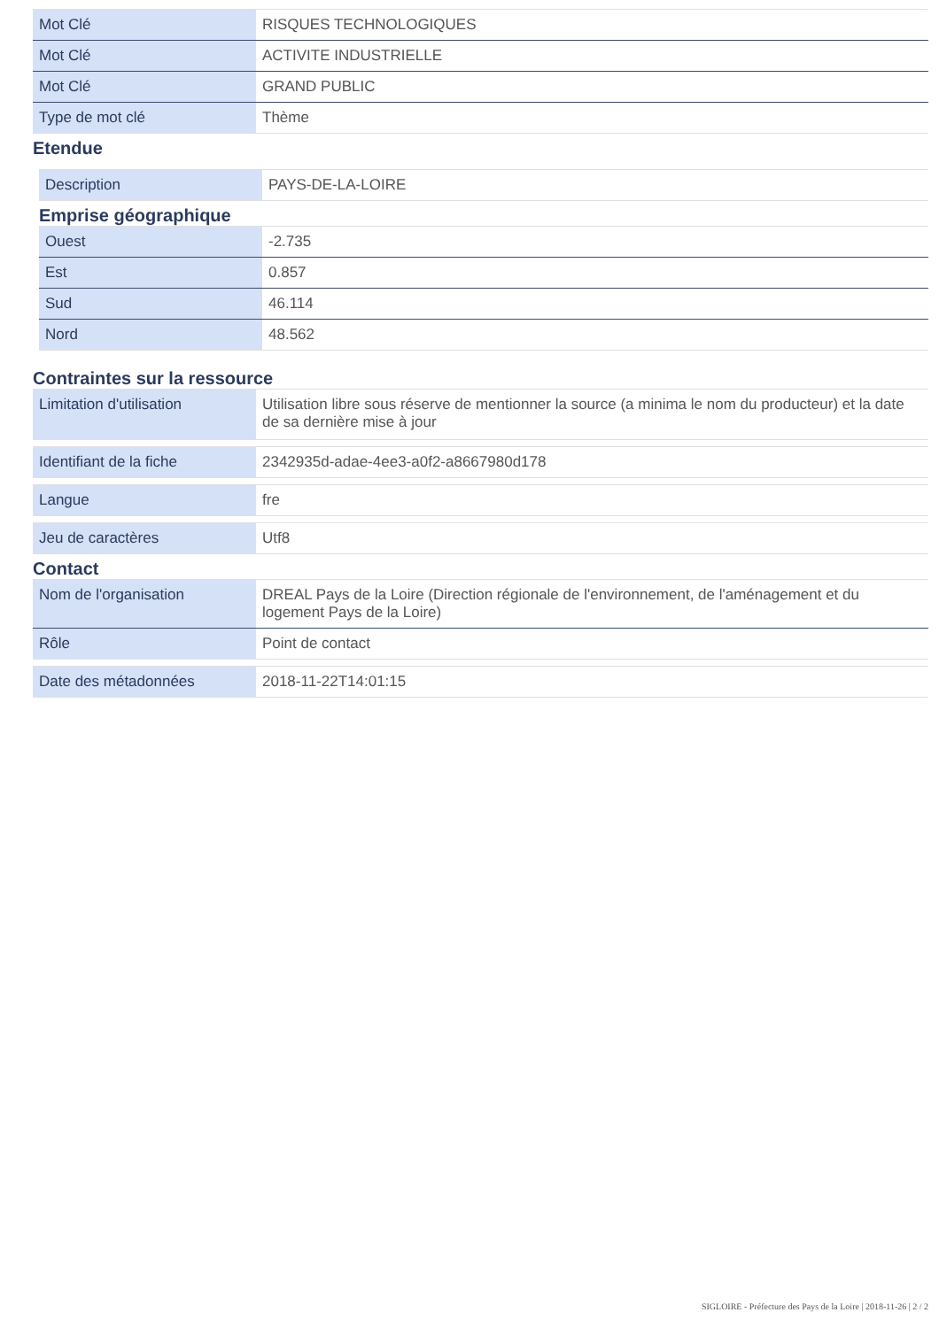| Mot Clé | RISQUES TECHNOLOGIQUES |
| Mot Clé | ACTIVITE INDUSTRIELLE |
| Mot Clé | GRAND PUBLIC |
| Type de mot clé | Thème |
Etendue
| Description | PAYS-DE-LA-LOIRE |
Emprise géographique
| Ouest | -2.735 |
| Est | 0.857 |
| Sud | 46.114 |
| Nord | 48.562 |
Contraintes sur la ressource
| Limitation d'utilisation | Utilisation libre sous réserve de mentionner la source (a minima le nom du producteur) et la date de sa dernière mise à jour |
| Identifiant de la fiche | 2342935d-adae-4ee3-a0f2-a8667980d178 |
| Langue | fre |
| Jeu de caractères | Utf8 |
Contact
| Nom de l'organisation | DREAL Pays de la Loire (Direction régionale de l'environnement, de l'aménagement et du logement Pays de la Loire) |
| Rôle | Point de contact |
| Date des métadonnées | 2018-11-22T14:01:15 |
SIGLOIRE - Préfecture des Pays de la Loire | 2018-11-26 | 2 / 2